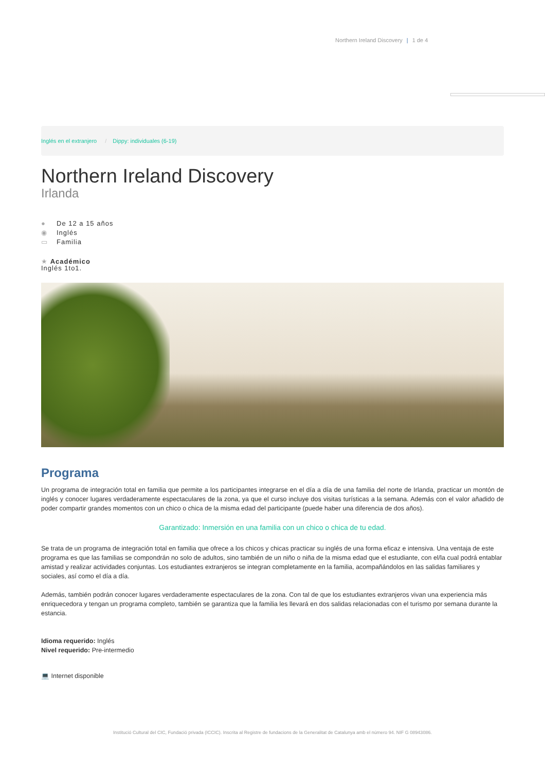Northern Ireland Discovery | 1 de 4
Inglés en el extranjero / Dippy: individuales (6-19)
Northern Ireland Discovery
Irlanda
● De 12 a 15 años
◉ Inglés
▭ Familia
★ Académico
Inglés 1to1.
Programa
Un programa de integración total en familia que permite a los participantes integrarse en el día a día de una familia del norte de Irlanda, practicar un montón de inglés y conocer lugares verdaderamente espectaculares de la zona, ya que el curso incluye dos visitas turísticas a la semana. Además con el valor añadido de poder compartir grandes momentos con un chico o chica de la misma edad del participante (puede haber una diferencia de dos años).
Garantizado: Inmersión en una familia con un chico o chica de tu edad.
Se trata de un programa de integración total en familia que ofrece a los chicos y chicas practicar su inglés de una forma eficaz e intensiva. Una ventaja de este programa es que las familias se compondrán no solo de adultos, sino también de un niño o niña de la misma edad que el estudiante, con el/la cual podrá entablar amistad y realizar actividades conjuntas. Los estudiantes extranjeros se integran completamente en la familia, acompañándolos en las salidas familiares y sociales, así como el día a día.
Además, también podrán conocer lugares verdaderamente espectaculares de la zona. Con tal de que los estudiantes extranjeros vivan una experiencia más enriquecedora y tengan un programa completo, también se garantiza que la familia les llevará en dos salidas relacionadas con el turismo por semana durante la estancia.
Idioma requerido: Inglés
Nivel requerido: Pre-intermedio
💻 Internet disponible
Institució Cultural del CIC, Fundació privada (ICCIC). Inscrita al Registre de fundacions de la Generalitat de Catalunya amb el número 94. NIF G 08943086.